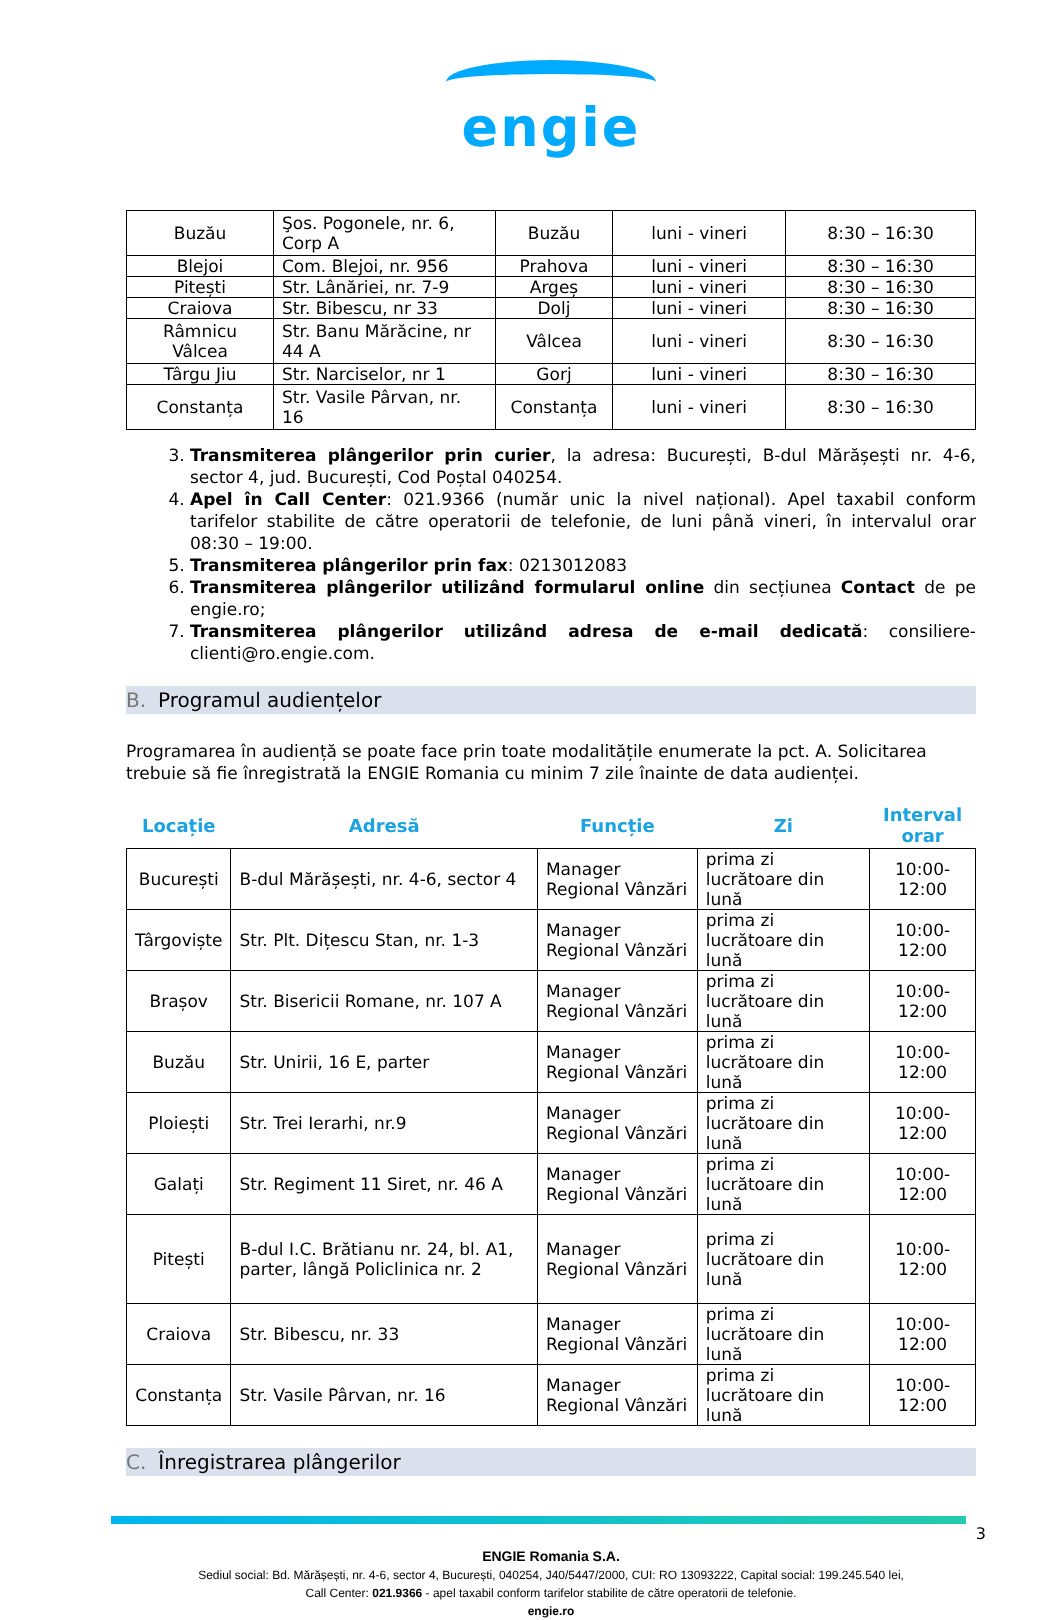engie
| Buzău | Şos. Pogonele, nr. 6, Corp A | Buzău | luni - vineri | 8:30 – 16:30 |
| Blejoi | Com. Blejoi, nr. 956 | Prahova | luni - vineri | 8:30 – 16:30 |
| Pitești | Str. Lânăriei, nr. 7-9 | Argeș | luni - vineri | 8:30 – 16:30 |
| Craiova | Str. Bibescu, nr 33 | Dolj | luni - vineri | 8:30 – 16:30 |
| Râmnicu Vâlcea | Str. Banu Mărăcine, nr 44 A | Vâlcea | luni - vineri | 8:30 – 16:30 |
| Târgu Jiu | Str. Narciselor, nr 1 | Gorj | luni - vineri | 8:30 – 16:30 |
| Constanța | Str. Vasile Pârvan, nr. 16 | Constanța | luni - vineri | 8:30 – 16:30 |
3. Transmiterea plângerilor prin curier, la adresa: București, B-dul Mărășești nr. 4-6, sector 4, jud. București, Cod Poștal 040254.
4. Apel în Call Center: 021.9366 (număr unic la nivel național). Apel taxabil conform tarifelor stabilite de către operatorii de telefonie, de luni până vineri, în intervalul orar 08:30 – 19:00.
5. Transmiterea plângerilor prin fax: 0213012083
6. Transmiterea plângerilor utilizând formularul online din secțiunea Contact de pe engie.ro;
7. Transmiterea plângerilor utilizând adresa de e-mail dedicată: consiliere-clienti@ro.engie.com.
B. Programul audiențelor
Programarea în audiență se poate face prin toate modalitățile enumerate la pct. A. Solicitarea trebuie să fie înregistrată la ENGIE Romania cu minim 7 zile înainte de data audienței.
| Locație | Adresă | Funcție | Zi | Interval orar |
| --- | --- | --- | --- | --- |
| București | B-dul Mărășești, nr. 4-6, sector 4 | Manager Regional Vânzări | prima zi lucrătoare din lună | 10:00-12:00 |
| Târgoviște | Str. Plt. Dițescu Stan, nr. 1-3 | Manager Regional Vânzări | prima zi lucrătoare din lună | 10:00-12:00 |
| Brașov | Str. Bisericii Romane, nr. 107 A | Manager Regional Vânzări | prima zi lucrătoare din lună | 10:00-12:00 |
| Buzău | Str. Unirii, 16 E, parter | Manager Regional Vânzări | prima zi lucrătoare din lună | 10:00-12:00 |
| Ploiești | Str. Trei Ierarhi, nr.9 | Manager Regional Vânzări | prima zi lucrătoare din lună | 10:00-12:00 |
| Galați | Str. Regiment 11 Siret, nr. 46 A | Manager Regional Vânzări | prima zi lucrătoare din lună | 10:00-12:00 |
| Pitești | B-dul I.C. Brătianu nr. 24, bl. A1, parter, lângă Policlinica nr. 2 | Manager Regional Vânzări | prima zi lucrătoare din lună | 10:00-12:00 |
| Craiova | Str. Bibescu, nr. 33 | Manager Regional Vânzări | prima zi lucrătoare din lună | 10:00-12:00 |
| Constanța | Str. Vasile Pârvan, nr. 16 | Manager Regional Vânzări | prima zi lucrătoare din lună | 10:00-12:00 |
C. Înregistrarea plângerilor
3
ENGIE Romania S.A.
Sediul social: Bd. Mărășești, nr. 4-6, sector 4, București, 040254, J40/5447/2000, CUI: RO 13093222, Capital social: 199.245.540 lei,
Call Center: 021.9366 - apel taxabil conform tarifelor stabilite de către operatorii de telefonie.
engie.ro